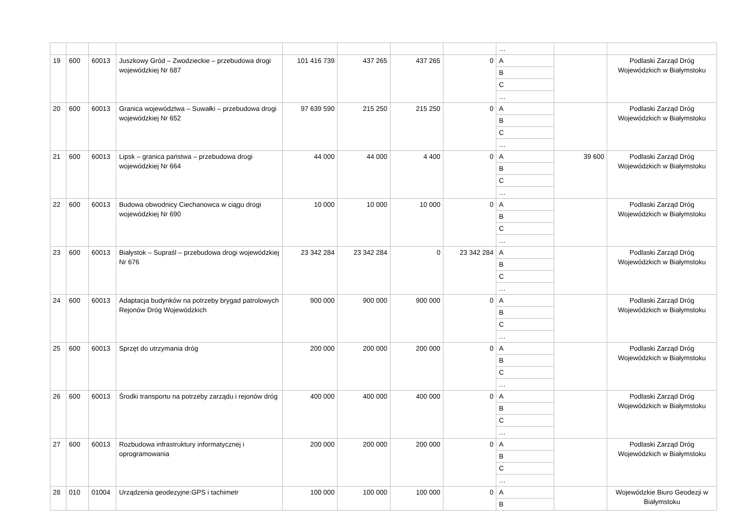| | | | | | | | | … | | |
| 19 | 600 | 60013 | Juszkowy Gród – Zwodzieckie – przebudowa drogi wojewódzkiej Nr 687 | 101 416 739 | 437 265 | 437 265 | 0 | A | | Podlaski Zarząd Dróg Wojewódzkich w Białymstoku |
| | | | | | | | | B | | |
| | | | | | | | | C | | |
| | | | | | | | | … | | |
| 20 | 600 | 60013 | Granica województwa – Suwałki – przebudowa drogi wojewódzkiej Nr 652 | 97 639 590 | 215 250 | 215 250 | 0 | A | | Podlaski Zarząd Dróg Wojewódzkich w Białymstoku |
| | | | | | | | | B | | |
| | | | | | | | | C | | |
| | | | | | | | | … | | |
| 21 | 600 | 60013 | Lipsk – granica państwa – przebudowa drogi wojewódzkiej Nr 664 | 44 000 | 44 000 | 4 400 | 0 | A | 39 600 | Podlaski Zarząd Dróg Wojewódzkich w Białymstoku |
| | | | | | | | | B | | |
| | | | | | | | | C | | |
| | | | | | | | | … | | |
| 22 | 600 | 60013 | Budowa obwodnicy Ciechanowca w ciągu drogi wojewódzkiej Nr 690 | 10 000 | 10 000 | 10 000 | 0 | A | | Podlaski Zarząd Dróg Wojewódzkich w Białymstoku |
| | | | | | | | | B | | |
| | | | | | | | | C | | |
| | | | | | | | | … | | |
| 23 | 600 | 60013 | Białystok – Supraśl – przebudowa drogi wojewódzkiej Nr 676 | 23 342 284 | 23 342 284 | 0 | 23 342 284 | A | | Podlaski Zarząd Dróg Wojewódzkich w Białymstoku |
| | | | | | | | | B | | |
| | | | | | | | | C | | |
| | | | | | | | | … | | |
| 24 | 600 | 60013 | Adaptacja budynków na potrzeby brygad patrolowych Rejonów Dróg Wojewódzkich | 900 000 | 900 000 | 900 000 | 0 | A | | Podlaski Zarząd Dróg Wojewódzkich w Białymstoku |
| | | | | | | | | B | | |
| | | | | | | | | C | | |
| | | | | | | | | … | | |
| 25 | 600 | 60013 | Sprzęt do utrzymania dróg | 200 000 | 200 000 | 200 000 | 0 | A | | Podlaski Zarząd Dróg Wojewódzkich w Białymstoku |
| | | | | | | | | B | | |
| | | | | | | | | C | | |
| | | | | | | | | … | | |
| 26 | 600 | 60013 | Środki transportu na potrzeby zarządu i rejonów dróg | 400 000 | 400 000 | 400 000 | 0 | A | | Podlaski Zarząd Dróg Wojewódzkich w Białymstoku |
| | | | | | | | | B | | |
| | | | | | | | | C | | |
| | | | | | | | | … | | |
| 27 | 600 | 60013 | Rozbudowa infrastruktury informatycznej i oprogramowania | 200 000 | 200 000 | 200 000 | 0 | A | | Podlaski Zarząd Dróg Wojewódzkich w Białymstoku |
| | | | | | | | | B | | |
| | | | | | | | | C | | |
| | | | | | | | | … | | |
| 28 | 010 | 01004 | Urządzenia geodezyjne:GPS i tachimetr | 100 000 | 100 000 | 100 000 | 0 | A | | Wojewódzkie Biuro Geodezji w Białymstoku |
| | | | | | | | | B | | |